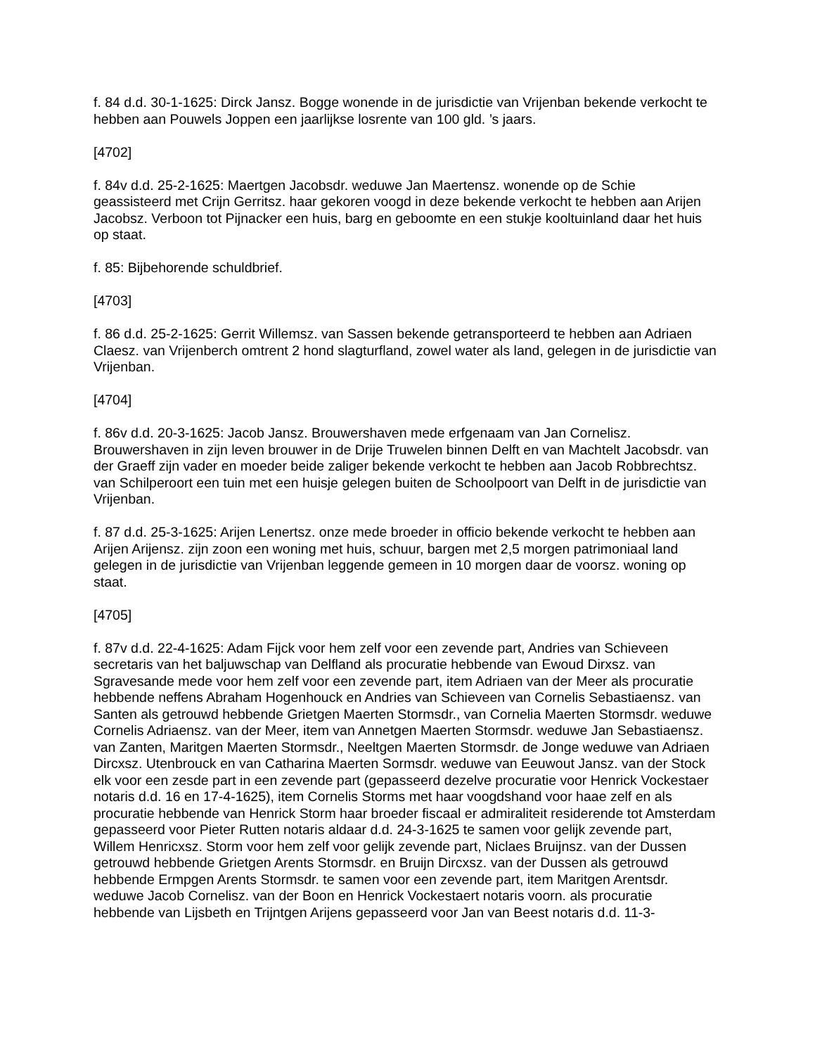f. 84 d.d. 30-1-1625: Dirck Jansz. Bogge wonende in de jurisdictie van Vrijenban bekende verkocht te hebben aan Pouwels Joppen een jaarlijkse losrente van 100 gld. ’s jaars.
[4702]
f. 84v d.d. 25-2-1625: Maertgen Jacobsdr. weduwe Jan Maertensz. wonende op de Schie geassisteerd met Crijn Gerritsz. haar gekoren voogd in deze bekende verkocht te hebben aan Arijen Jacobsz. Verboon tot Pijnacker een huis, barg en geboomte en een stukje kooltuinland daar het huis op staat.
f. 85: Bijbehorende schuldbrief.
[4703]
f. 86 d.d. 25-2-1625: Gerrit Willemsz. van Sassen bekende getransporteerd te hebben aan Adriaen Claesz. van Vrijenberch omtrent 2 hond slagturfland, zowel water als land, gelegen in de jurisdictie van Vrijenban.
[4704]
f. 86v d.d. 20-3-1625: Jacob Jansz. Brouwershaven mede erfgenaam van Jan Cornelisz. Brouwershaven in zijn leven brouwer in de Drije Truwelen binnen Delft en van Machtelt Jacobsdr. van der Graeff zijn vader en moeder beide zaliger bekende verkocht te hebben aan Jacob Robbrechtsz. van Schilperoort een tuin met een huisje gelegen buiten de Schoolpoort van Delft in de jurisdictie van Vrijenban.
f. 87 d.d. 25-3-1625: Arijen Lenertsz. onze mede broeder in officio bekende verkocht te hebben aan Arijen Arijensz. zijn zoon een woning met huis, schuur, bargen met 2,5 morgen patrimoniaal land gelegen in de jurisdictie van Vrijenban leggende gemeen in 10 morgen daar de voorsz. woning op staat.
[4705]
f. 87v d.d. 22-4-1625: Adam Fijck voor hem zelf voor een zevende part, Andries van Schieveen secretaris van het baljuwschap van Delfland als procuratie hebbende van Ewoud Dirxsz. van Sgravesande mede voor hem zelf voor een zevende part, item Adriaen van der Meer als procuratie hebbende neffens Abraham Hogenhouck en Andries van Schieveen van Cornelis Sebastiaensz. van Santen als getrouwd hebbende Grietgen Maerten Stormsdr., van Cornelia Maerten Stormsdr. weduwe Cornelis Adriaensz. van der Meer, item van Annetgen Maerten Stormsdr. weduwe Jan Sebastiaensz. van Zanten, Maritgen Maerten Stormsdr., Neeltgen Maerten Stormsdr. de Jonge weduwe van Adriaen Dircxsz. Utenbrouck en van Catharina Maerten Sormsdr. weduwe van Eeuwout Jansz. van der Stock elk voor een zesde part in een zevende part (gepasseerd dezelve procuratie voor Henrick Vockestaer notaris d.d. 16 en 17-4-1625), item Cornelis Storms met haar voogdshand voor haae zelf en als procuratie hebbende van Henrick Storm haar broeder fiscaal er admiraliteit residerende tot Amsterdam gepasseerd voor Pieter Rutten notaris aldaar d.d. 24-3-1625 te samen voor gelijk zevende part, Willem Henricxsz. Storm voor hem zelf voor gelijk zevende part, Niclaes Bruijnsz. van der Dussen getrouwd hebbende Grietgen Arents Stormsdr. en Bruijn Dircxsz. van der Dussen als getrouwd hebbende Ermpgen Arents Stormsdr. te samen voor een zevende part, item Maritgen Arentsdr. weduwe Jacob Cornelisz. van der Boon en Henrick Vockestaert notaris voorn. als procuratie hebbende van Lijsbeth en Trijntgen Arijens gepasseerd voor Jan van Beest notaris d.d. 11-3-